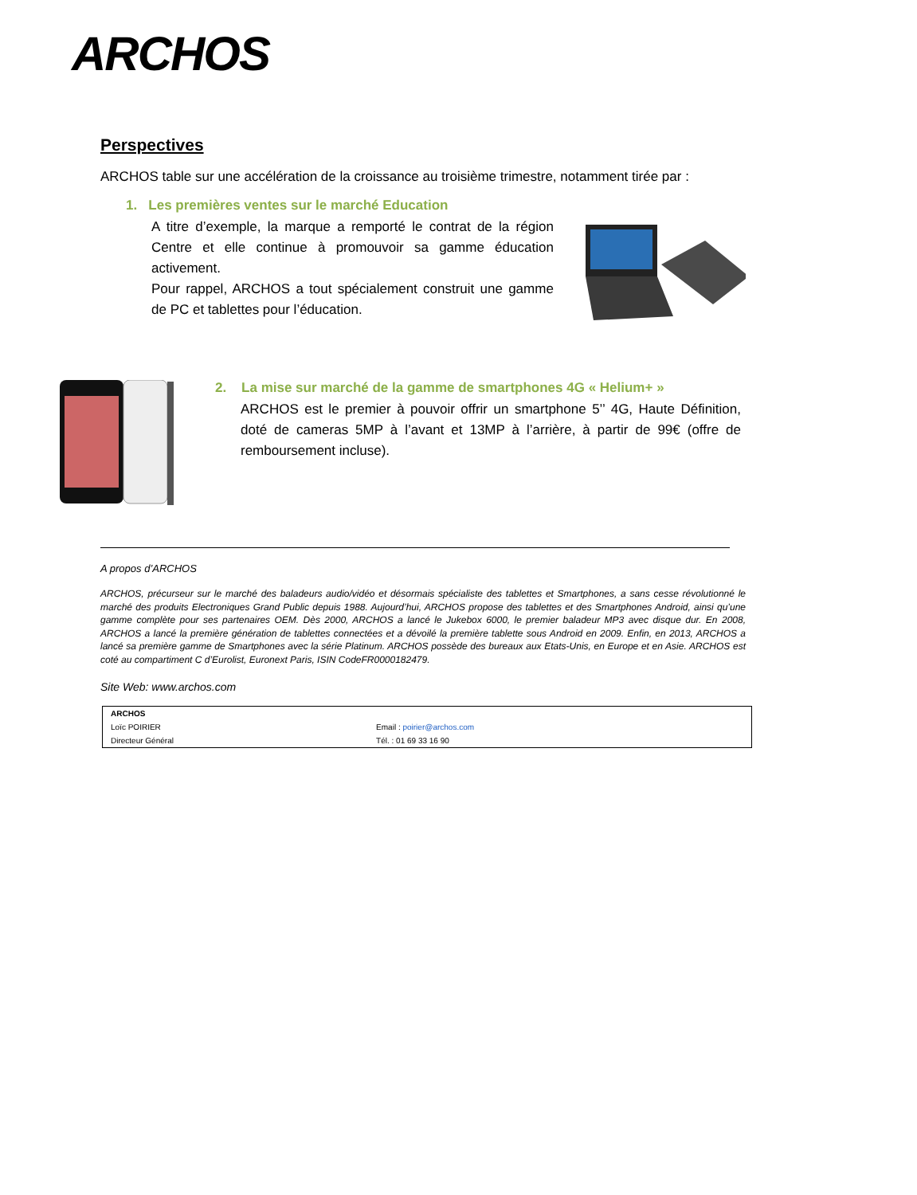ARCHOS
Perspectives
ARCHOS table sur une accélération de la croissance au troisième trimestre, notamment tirée par :
1. Les premières ventes sur le marché Education
A titre d’exemple, la marque a remporté le contrat de la région Centre et elle continue à promouvoir sa gamme éducation activement.
Pour rappel, ARCHOS a tout spécialement construit une gamme de PC et tablettes pour l’éducation.
2. La mise sur marché de la gamme de smartphones 4G « Helium+ »
ARCHOS est le premier à pouvoir offrir un smartphone 5’’ 4G, Haute Définition, doté de cameras 5MP à l’avant et 13MP à l’arrière, à partir de 99€ (offre de remboursement incluse).
A propos d’ARCHOS
ARCHOS, précurseur sur le marché des baladeurs audio/vidéo et désormais spécialiste des tablettes et Smartphones, a sans cesse révolutionné le marché des produits Electroniques Grand Public depuis 1988. Aujourd’hui, ARCHOS propose des tablettes et des Smartphones Android, ainsi qu’une gamme complète pour ses partenaires OEM. Dès 2000, ARCHOS a lancé le Jukebox 6000, le premier baladeur MP3 avec disque dur. En 2008, ARCHOS a lancé la première génération de tablettes connectées et a dévoilé la première tablette sous Android en 2009. Enfin, en 2013, ARCHOS a lancé sa première gamme de Smartphones avec la série Platinum. ARCHOS possède des bureaux aux Etats-Unis, en Europe et en Asie. ARCHOS est coté au compartiment C d’Eurolist, Euronext Paris, ISIN CodeFR0000182479.
Site Web: www.archos.com
| ARCHOS | |
| Loïc POIRIER | Email : poirier@archos.com |
| Directeur Général | Tél. : 01 69 33 16 90 |